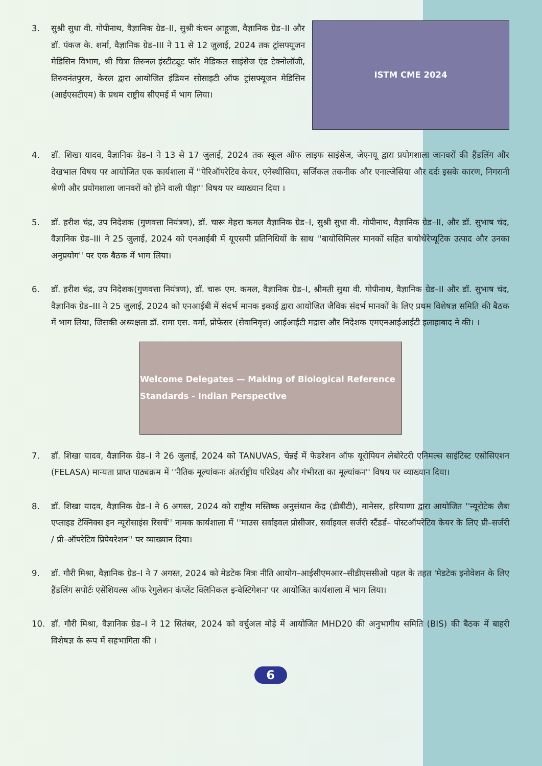3. सुश्री सुधा वी. गोपीनाथ, वैज्ञानिक ग्रेड–II, सुश्री कंचन आहूजा, वैज्ञानिक ग्रेड–II और डॉ. पंकज के. शर्मा, वैज्ञानिक ग्रेड–III ने 11 से 12 जुलाई, 2024 तक ट्रांसफ्यूजन मेडिसिन विभाग, श्री चित्रा तिरुनल इंस्टीट्यूट फॉर मेडिकल साइंसेज एंड टेक्नोलॉजी, तिरुवनंतपुरम, केरल द्वारा आयोजित इंडियन सोसाइटी ऑफ ट्रांसफ्यूजन मेडिसिन (आईएसटीएम) के प्रथम राष्ट्रीय सीएमई में भाग लिया।
ISTM CME 2024
4. डॉ. शिखा यादव, वैज्ञानिक ग्रेड–I ने 13 से 17 जुलाई, 2024 तक स्कूल ऑफ लाइफ साइंसेज, जेएनयू द्वारा प्रयोगशाला जानवरों की हैंडलिंग और देखभाल विषय पर आयोजित एक कार्यशाला में ''पेरिऑपरेटिव केयर, एनेस्थीसिया, सर्जिकल तकनीक और एनाल्जेसिया और दर्दः इसके कारण, निगरानी श्रेणी और प्रयोगशाला जानवरों को होने वाली पीड़ा'' विषय पर व्याख्यान दिया ।
5. डॉ. हरीश चंद्र, उप निदेशक (गुणवत्ता नियंत्रण), डॉ. चारू मेहरा कमल वैज्ञानिक ग्रेड–I, सुश्री सुधा वी. गोपीनाथ, वैज्ञानिक ग्रेड–II, और डॉ. सुभाष चंद, वैज्ञानिक ग्रेड–III ने 25 जुलाई, 2024 को एनआईबी में यूएसपी प्रतिनिधियों के साथ ''बायोसिमिलर मानकों सहित बायोथेरेप्यूटिक उत्पाद और उनका अनुप्रयोग'' पर एक बैठक में भाग लिया।
6. डॉ. हरीश चंद्र, उप निदेशक(गुणवत्ता नियंत्रण), डॉ. चारू एम. कमल, वैज्ञानिक ग्रेड–I, श्रीमती सुधा वी. गोपीनाथ, वैज्ञानिक ग्रेड–II और डॉ. सुभाष चंद, वैज्ञानिक ग्रेड–III ने 25 जुलाई, 2024 को एनआईबी में संदर्भ मानक इकाई द्वारा आयोजित जैविक संदर्भ मानकों के लिए प्रथम विशेषज्ञ समिति की बैठक में भाग लिया, जिसकी अध्यक्षता डॉ. रामा एस. वर्मा, प्रोफेसर (सेवानिवृत्त) आईआईटी मद्रास और निदेशक एमएनआईआईटी इलाहाबाद ने की। ।
Welcome Delegates — Making of Biological Reference Standards - Indian Perspective
7. डॉ. शिखा यादव, वैज्ञानिक ग्रेड–I ने 26 जुलाई, 2024 को TANUVAS, चेन्नई में फेडरेशन ऑफ यूरोपियन लेबोरेटरी एनिमल्स साइंटिस्ट एसोसिएशन (FELASA) मान्यता प्राप्त पाठ्यक्रम में ''नैतिक मूल्यांकनः अंतर्राष्ट्रीय परिप्रेक्ष्य और गंभीरता का मूल्यांकन'' विषय पर व्याख्यान दिया।
8. डॉ. शिखा यादव, वैज्ञानिक ग्रेड–I ने 6 अगस्त, 2024 को राष्ट्रीय मस्तिष्क अनुसंधान केंद्र (डीबीटी), मानेसर, हरियाणा द्वारा आयोजित ''न्यूरोटेक लैबः एप्लाइड टेक्निक्स इन न्यूरोसाइंस रिसर्च'' नामक कार्यशाला में ''माउस सर्वाइवल प्रोसीजर, सर्वाइवल सर्जरी स्टैंडर्ड– पोस्टऑपरेटिव केयर के लिए प्री–सर्जरी / प्री–ऑपरेटिव प्रिपेयरेशन'' पर व्याख्यान दिया।
9. डॉ. गौरी मिश्रा, वैज्ञानिक ग्रेड–I ने 7 अगस्त, 2024 को मेडटेक मित्रः नीति आयोग–आईसीएमआर–सीडीएससीओ पहल के तहत 'मेडटेक इनोवेशन के लिए हैंडलिंग सपोर्टः एसेंशियल्स ऑफ रेगुलेशन कंप्लेंट क्लिनिकल इन्वेस्टिगेशन' पर आयोजित कार्यशाला में भाग लिया।
10. डॉ. गौरी मिश्रा, वैज्ञानिक ग्रेड–I ने 12 सितंबर, 2024 को वर्चुअल मोड़े में आयोजित MHD20 की अनुभागीय समिति (BIS) की बैठक में बाहरी विशेषज्ञ के रूप में सहभागिता की ।
6